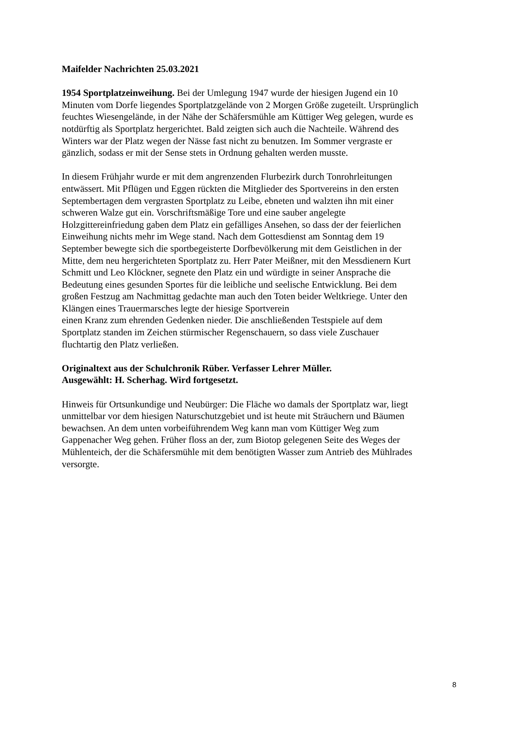Maifelder Nachrichten 25.03.2021
1954 Sportplatzeinweihung. Bei der Umlegung 1947 wurde der hiesigen Jugend ein 10
Minuten vom Dorfe liegendes Sportplatzgelände von 2 Morgen Größe zugeteilt. Ursprünglich
feuchtes Wiesengelände, in der Nähe der Schäfersmühle am Küttiger Weg gelegen, wurde es
notdürftig als Sportplatz hergerichtet. Bald zeigten sich auch die Nachteile. Während des
Winters war der Platz wegen der Nässe fast nicht zu benutzen. Im Sommer vergraste er
gänzlich, sodass er mit der Sense stets in Ordnung gehalten werden musste.
In diesem Frühjahr wurde er mit dem angrenzenden Flurbezirk durch Tonrohrleitungen
entwässert. Mit Pflügen und Eggen rückten die Mitglieder des Sportvereins in den ersten
Septembertagen dem vergrasten Sportplatz zu Leibe, ebneten und walzten ihn mit einer
schweren Walze gut ein. Vorschriftsmäßige Tore und eine sauber angelegte
Holzgittereinfriedung gaben dem Platz ein gefälliges Ansehen, so dass der der feierlichen
Einweihung nichts mehr im Wege stand. Nach dem Gottesdienst am Sonntag dem 19
September bewegte sich die sportbegeisterte Dorfbevölkerung mit dem Geistlichen in der
Mitte, dem neu hergerichteten Sportplatz zu. Herr Pater Meißner, mit den Messdienern Kurt
Schmitt und Leo Klöckner, segnete den Platz ein und würdigte in seiner Ansprache die
Bedeutung eines gesunden Sportes für die leibliche und seelische Entwicklung. Bei dem
großen Festzug am Nachmittag gedachte man auch den Toten beider Weltkriege. Unter den
Klängen eines Trauermarsches legte der hiesige Sportverein
einen Kranz zum ehrenden Gedenken nieder. Die anschließenden Testspiele auf dem
Sportplatz standen im Zeichen stürmischer Regenschauern, so dass viele Zuschauer
fluchtartig den Platz verließen.
Originaltext aus der Schulchronik Rüber. Verfasser Lehrer Müller.
Ausgewählt: H. Scherhag. Wird fortgesetzt.
Hinweis für Ortsunkundige und Neubürger: Die Fläche wo damals der Sportplatz war, liegt
unmittelbar vor dem hiesigen Naturschutzgebiet und ist heute mit Sträuchern und Bäumen
bewachsen. An dem unten vorbeiführendem Weg kann man vom Küttiger Weg zum
Gappenacher Weg gehen. Früher floss an der, zum Biotop gelegenen Seite des Weges der
Mühlenteich, der die Schäfersmühle mit dem benötigten Wasser zum Antrieb des Mühlrades
versorgte.
8